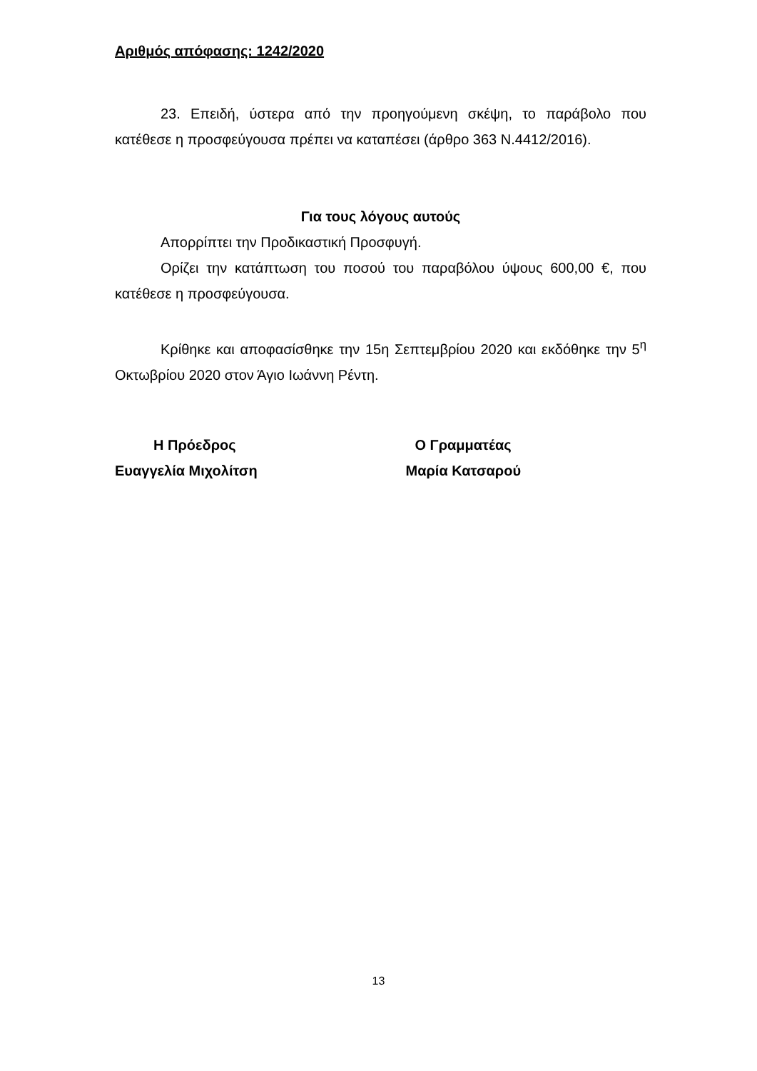Αριθμός απόφασης: 1242/2020
23. Επειδή, ύστερα από την προηγούμενη σκέψη, το παράβολο που κατέθεσε η προσφεύγουσα πρέπει να καταπέσει (άρθρο 363 Ν.4412/2016).
Για τους λόγους αυτούς
Απορρίπτει την Προδικαστική Προσφυγή.
Ορίζει την κατάπτωση του ποσού του παραβόλου ύψους 600,00 €, που κατέθεσε η προσφεύγουσα.
Κρίθηκε και αποφασίσθηκε την 15η Σεπτεμβρίου 2020 και εκδόθηκε την 5<sup>η</sup> Οκτωβρίου 2020 στον Άγιο Ιωάννη Ρέντη.
Η Πρόεδρος
Ευαγγελία Μιχολίτση
Ο Γραμματέας
Μαρία Κατσαρού
13